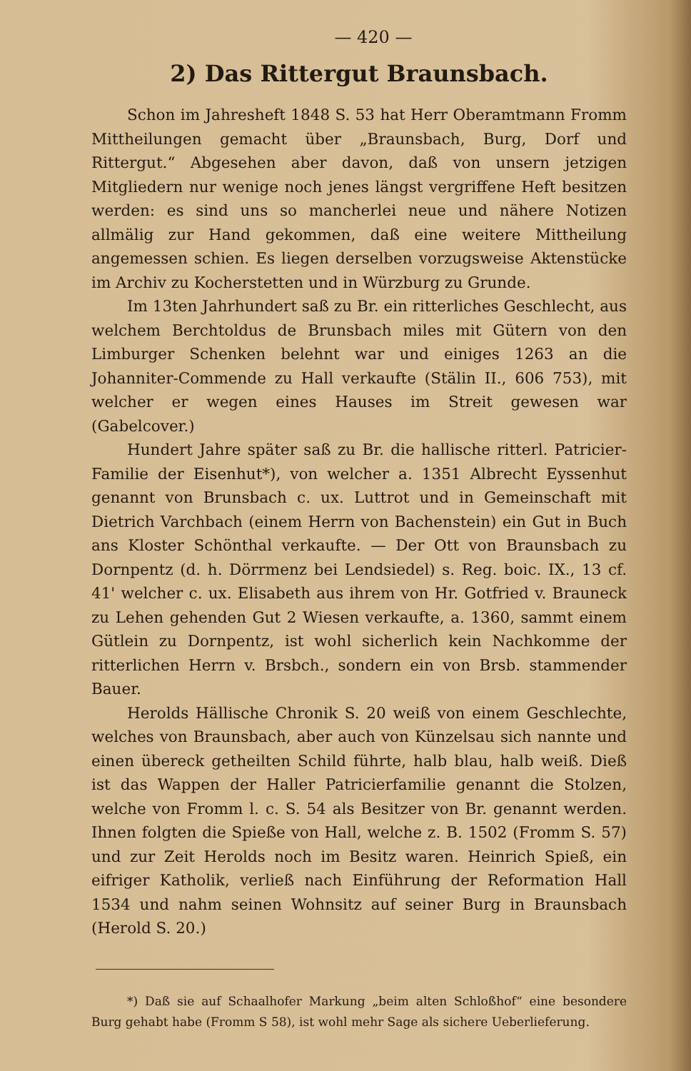— 420 —
2) Das Rittergut Braunsbach.
Schon im Jahresheft 1848 S. 53 hat Herr Oberamtmann Fromm Mittheilungen gemacht über „Braunsbach, Burg, Dorf und Rittergut.“ Abgesehen aber davon, daß von unsern jetzigen Mitgliedern nur wenige noch jenes längst vergriffene Heft besitzen werden: es sind uns so mancherlei neue und nähere Notizen allmälig zur Hand gekommen, daß eine weitere Mittheilung angemessen schien. Es liegen derselben vorzugsweise Aktenstücke im Archiv zu Kocherstetten und in Würzburg zu Grunde.
Im 13ten Jahrhundert saß zu Br. ein ritterliches Geschlecht, aus welchem Berchtoldus de Brunsbach miles mit Gütern von den Limburger Schenken belehnt war und einiges 1263 an die Johanniter-Commende zu Hall verkaufte (Stälin II., 606 753), mit welcher er wegen eines Hauses im Streit gewesen war (Gabelcover.)
Hundert Jahre später saß zu Br. die hallische ritterl. Patricier-Familie der Eisenhut*), von welcher a. 1351 Albrecht Eyssenhut genannt von Brunsbach c. ux. Luttrot und in Gemeinschaft mit Dietrich Varchbach (einem Herrn von Bachenstein) ein Gut in Buch ans Kloster Schönthal verkaufte. — Der Ott von Braunsbach zu Dornpentz (d. h. Dörrmenz bei Lendsiedel) s. Reg. boic. IX., 13 cf. 41' welcher c. ux. Elisabeth aus ihrem von Hr. Gotfried v. Brauneck zu Lehen gehenden Gut 2 Wiesen verkaufte, a. 1360, sammt einem Gütlein zu Dornpentz, ist wohl sicherlich kein Nachkomme der ritterlichen Herrn v. Brsbch., sondern ein von Brsb. stammender Bauer.
Herolds Hällische Chronik S. 20 weiß von einem Geschlechte, welches von Braunsbach, aber auch von Künzelsau sich nannte und einen übereck getheilten Schild führte, halb blau, halb weiß. Dieß ist das Wappen der Haller Patricierfamilie genannt die Stolzen, welche von Fromm l. c. S. 54 als Besitzer von Br. genannt werden. Ihnen folgten die Spieße von Hall, welche z. B. 1502 (Fromm S. 57) und zur Zeit Herolds noch im Besitz waren. Heinrich Spieß, ein eifriger Katholik, verließ nach Einführung der Reformation Hall 1534 und nahm seinen Wohnsitz auf seiner Burg in Braunsbach (Herold S. 20.)
*) Daß sie auf Schaalhofer Markung „beim alten Schloßhof“ eine besondere Burg gehabt habe (Fromm S 58), ist wohl mehr Sage als sichere Ueberlieferung.